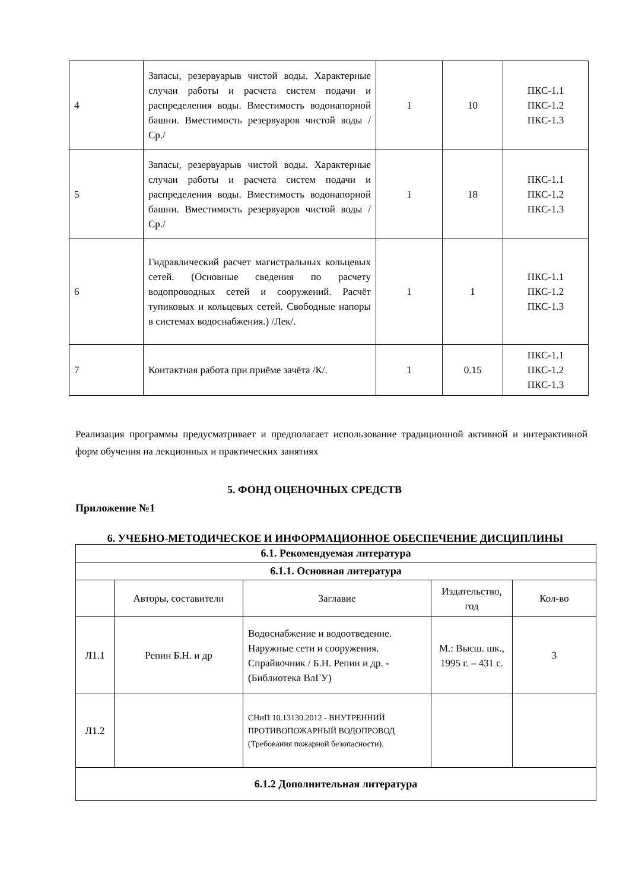| 4 | Запасы, резервуарыв чистой воды. Характерные случаи работы и расчета систем подачи и распределения воды. Вместимость водонапорной башни. Вместимость резервуаров чистой воды /Ср./ | 1 | 10 | ПКС-1.1 ПКС-1.2 ПКС-1.3 |
| 5 | Запасы, резервуарыв чистой воды. Характерные случаи работы и расчета систем подачи и распределения воды. Вместимость водонапорной башни. Вместимость резервуаров чистой воды /Ср./ | 1 | 18 | ПКС-1.1 ПКС-1.2 ПКС-1.3 |
| 6 | Гидравлический расчет магистральных кольцевых сетей. (Основные сведения по расчету водопроводных сетей и сооружений. Расчёт тупиковых и кольцевых сетей. Свободные напоры в системах водоснабжения.) /Лек/. | 1 | 1 | ПКС-1.1 ПКС-1.2 ПКС-1.3 |
| 7 | Контактная работа при приёме зачёта /К/. | 1 | 0.15 | ПКС-1.1 ПКС-1.2 ПКС-1.3 |
Реализация программы предусматривает и предполагает использование традиционной активной и интерактивной форм обучения на лекционных и практических занятиях
5. ФОНД ОЦЕНОЧНЫХ СРЕДСТВ
Приложение №1
6. УЧЕБНО-МЕТОДИЧЕСКОЕ И ИНФОРМАЦИОННОЕ ОБЕСПЕЧЕНИЕ ДИСЦИПЛИНЫ
| 6.1. Рекомендуемая литература | | | | |
| --- | --- | --- | --- | --- |
| 6.1.1. Основная литература | | | | |
| | Авторы, составители | Заглавие | Издательство, год | Кол-во |
| Л1.1 | Репин Б.Н. и др | Водоснабжение и водоотведение. Наружные сети и сооружения. Спрайвочник / Б.Н. Репин и др. - (Библиотека ВлГУ) | М.: Высш. шк., 1995 г. – 431 с. | 3 |
| Л1.2 | | СНиП 10.13130.2012 - ВНУТРЕННИЙ ПРОТИВОПОЖАРНЫЙ ВОДОПРОВОД (Требования пожарной безопасности). | | |
| 6.1.2 Дополнительная литература | | | | |